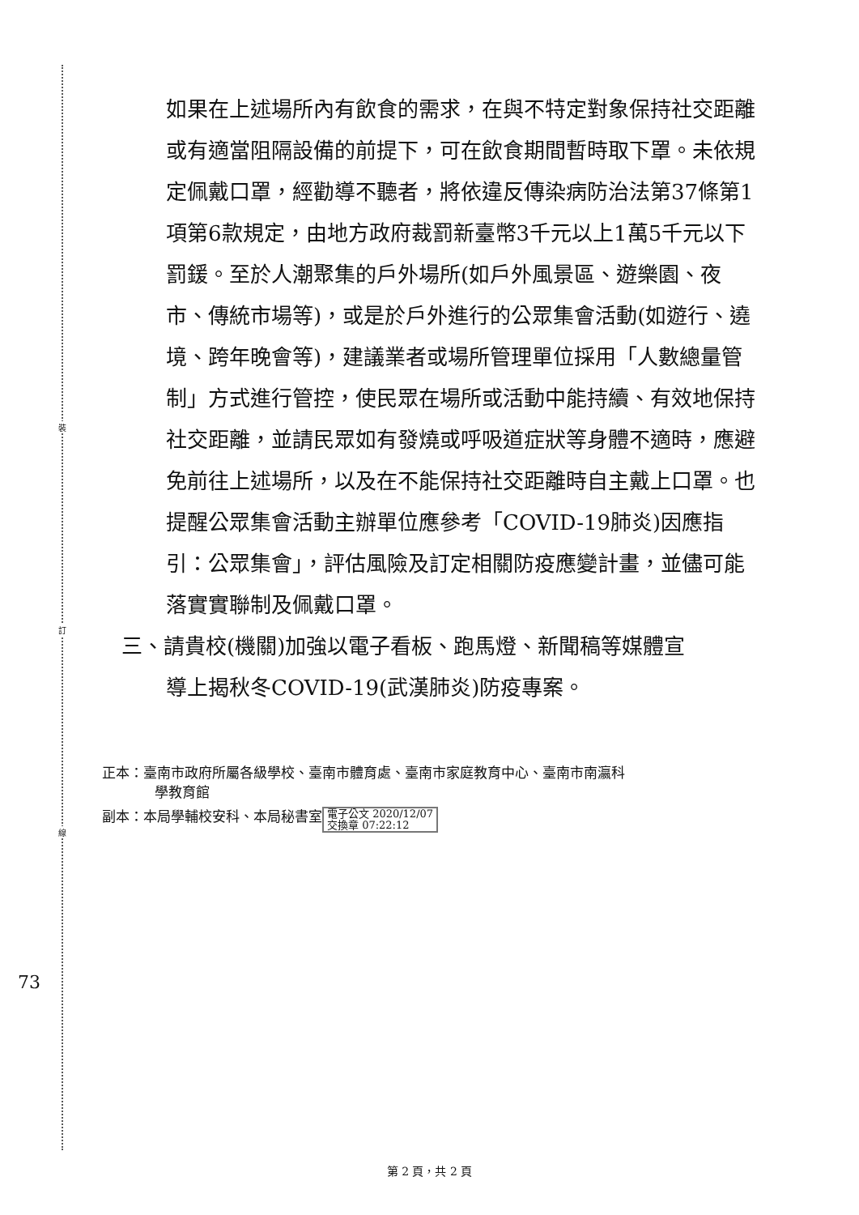裝
訂
線
73
如果在上述場所內有飲食的需求，在與不特定對象保持社交距離或有適當阻隔設備的前提下，可在飲食期間暫時取下罩。未依規定佩戴口罩，經勸導不聽者，將依違反傳染病防治法第37條第1項第6款規定，由地方政府裁罰新臺幣3千元以上1萬5千元以下罰鍰。至於人潮聚集的戶外場所(如戶外風景區、遊樂園、夜市、傳統市場等)，或是於戶外進行的公眾集會活動(如遊行、遶境、跨年晚會等)，建議業者或場所管理單位採用「人數總量管制」方式進行管控，使民眾在場所或活動中能持續、有效地保持社交距離，並請民眾如有發燒或呼吸道症狀等身體不適時，應避免前往上述場所，以及在不能保持社交距離時自主戴上口罩。也提醒公眾集會活動主辦單位應參考「COVID-19肺炎)因應指引：公眾集會」，評估風險及訂定相關防疫應變計畫，並儘可能落實實聯制及佩戴口罩。
三、請貴校(機關)加強以電子看板、跑馬燈、新聞稿等媒體宣
導上揭秋冬COVID-19(武漢肺炎)防疫專案。
正本：臺南市政府所屬各級學校、臺南市體育處、臺南市家庭教育中心、臺南市南瀛科
學教育館
副本：本局學輔校安科、本局秘書室 電子公文 2020/12/07
交換章 07:22:12
第 2 頁，共 2 頁